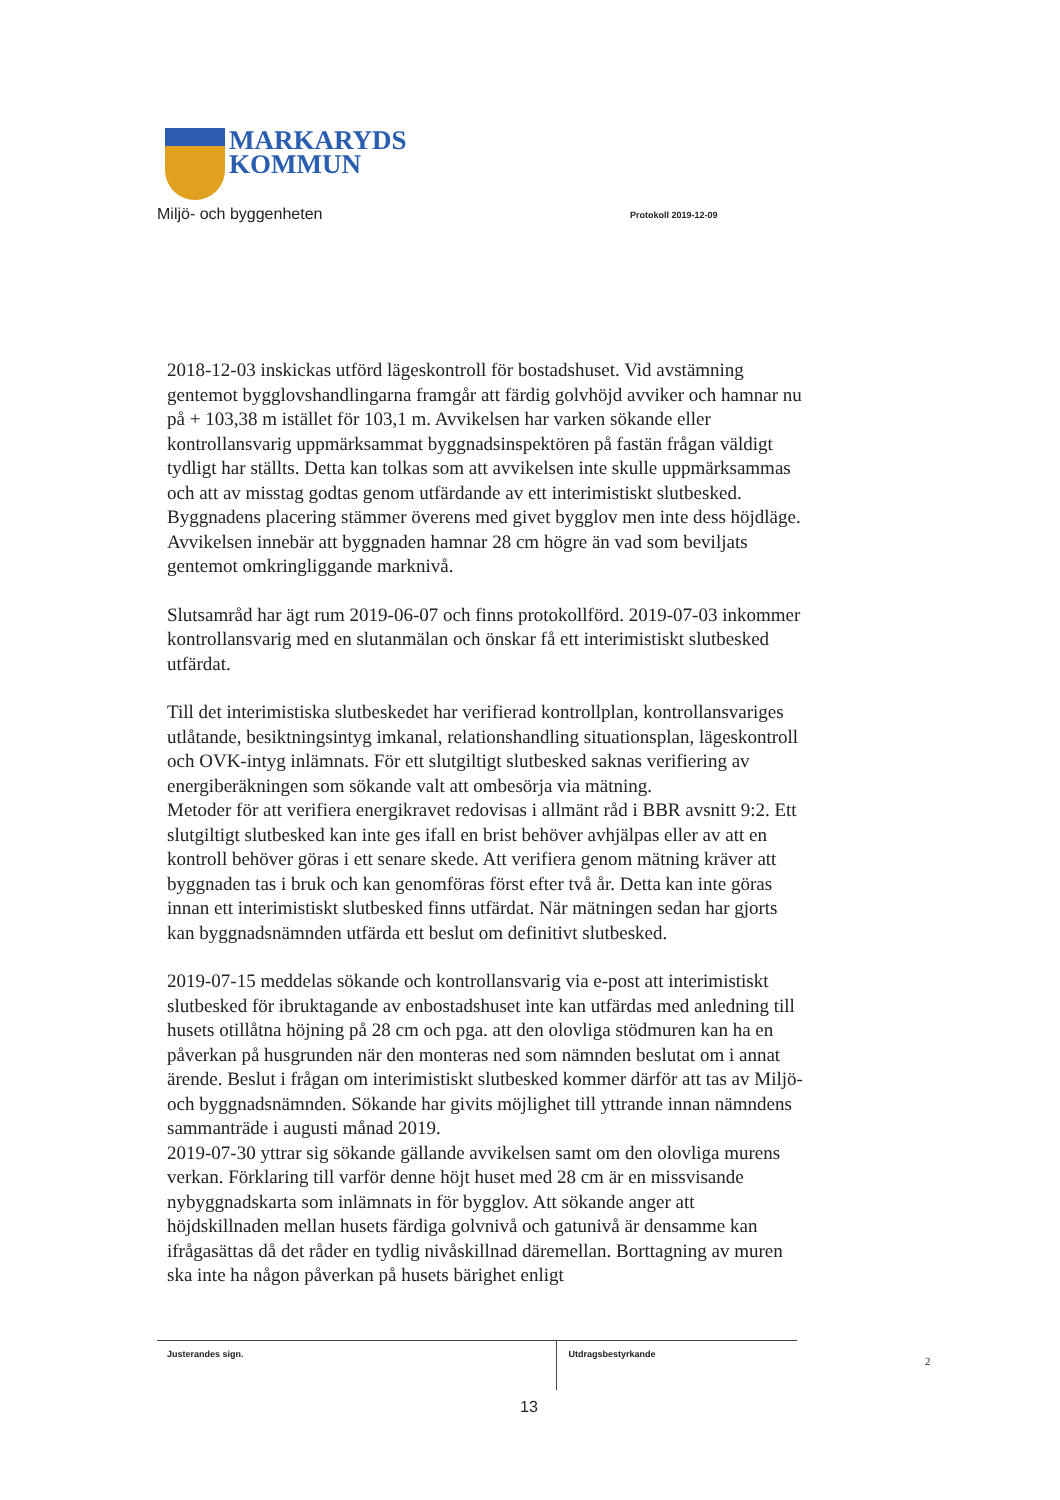MARKARYDS
KOMMUN
Miljö- och byggenheten Protokoll 2019-12-09
2018-12-03 inskickas utförd lägeskontroll för bostadshuset. Vid avstämning gentemot bygglovshandlingarna framgår att färdig golvhöjd avviker och hamnar nu på + 103,38 m istället för 103,1 m. Avvikelsen har varken sökande eller kontrollansvarig uppmärksammat byggnadsinspektören på fastän frågan väldigt tydligt har ställts. Detta kan tolkas som att avvikelsen inte skulle uppmärksammas och att av misstag godtas genom utfärdande av ett interimistiskt slutbesked. Byggnadens placering stämmer överens med givet bygglov men inte dess höjdläge. Avvikelsen innebär att byggnaden hamnar 28 cm högre än vad som beviljats gentemot omkringliggande marknivå.
Slutsamråd har ägt rum 2019-06-07 och finns protokollförd. 2019-07-03 inkommer kontrollansvarig med en slutanmälan och önskar få ett interimistiskt slutbesked utfärdat.
Till det interimistiska slutbeskedet har verifierad kontrollplan, kontrollansvariges utlåtande, besiktningsintyg imkanal, relationshandling situationsplan, lägeskontroll och OVK-intyg inlämnats. För ett slutgiltigt slutbesked saknas verifiering av energiberäkningen som sökande valt att ombesörja via mätning.
Metoder för att verifiera energikravet redovisas i allmänt råd i BBR avsnitt 9:2. Ett slutgiltigt slutbesked kan inte ges ifall en brist behöver avhjälpas eller av att en kontroll behöver göras i ett senare skede. Att verifiera genom mätning kräver att byggnaden tas i bruk och kan genomföras först efter två år. Detta kan inte göras innan ett interimistiskt slutbesked finns utfärdat. När mätningen sedan har gjorts kan byggnadsnämnden utfärda ett beslut om definitivt slutbesked.
2019-07-15 meddelas sökande och kontrollansvarig via e-post att interimistiskt slutbesked för ibruktagande av enbostadshuset inte kan utfärdas med anledning till husets otillåtna höjning på 28 cm och pga. att den olovliga stödmuren kan ha en påverkan på husgrunden när den monteras ned som nämnden beslutat om i annat ärende. Beslut i frågan om interimistiskt slutbesked kommer därför att tas av Miljö- och byggnadsnämnden. Sökande har givits möjlighet till yttrande innan nämndens sammanträde i augusti månad 2019.
2019-07-30 yttrar sig sökande gällande avvikelsen samt om den olovliga murens verkan. Förklaring till varför denne höjt huset med 28 cm är en missvisande nybyggnadskarta som inlämnats in för bygglov. Att sökande anger att höjdskillnaden mellan husets färdiga golvnivå och gatunivå är densamme kan ifrågasättas då det råder en tydlig nivåskillnad däremellan. Borttagning av muren ska inte ha någon påverkan på husets bärighet enligt
Justerandes sign. Utdragsbestyrkande
2
13